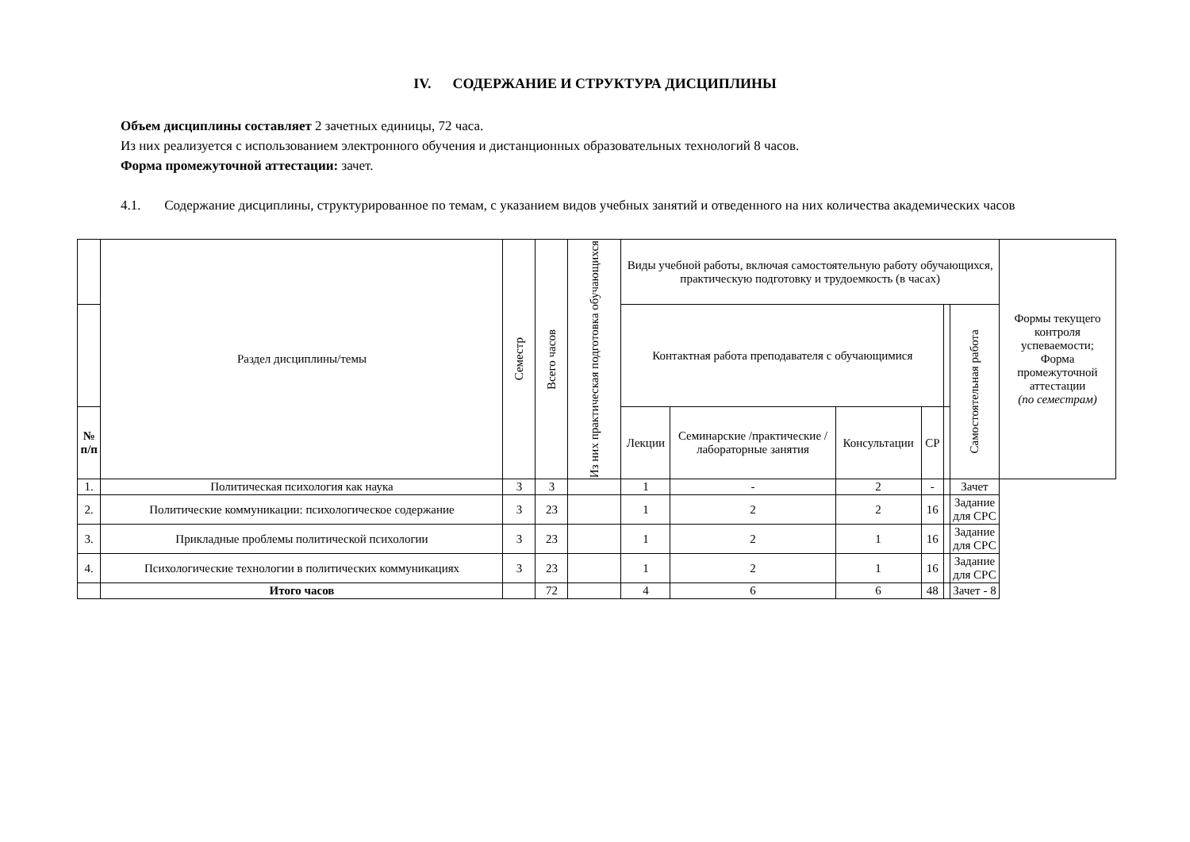IV. СОДЕРЖАНИЕ И СТРУКТУРА ДИСЦИПЛИНЫ
Объем дисциплины составляет 2 зачетных единицы, 72 часа.
Из них реализуется с использованием электронного обучения и дистанционных образовательных технологий 8 часов.
Форма промежуточной аттестации: зачет.
4.1. Содержание дисциплины, структурированное по темам, с указанием видов учебных занятий и отведенного на них количества академических часов
| | Раздел дисциплины/темы | Семестр | Всего часов | Из них практическая подготовка обучающихся | Виды учебной работы, включая самостоятельную работу обучающихся, практическую подготовку и трудоемкость (в часах) | | | | | | Формы текущего контроля успеваемости; Форма промежуточной аттестации (по семестрам) |
| --- | --- | --- | --- | --- | --- | --- | --- | --- | --- | --- | --- |
| | | | | | Контактная работа преподавателя с обучающимися | | | | | Самостоятельная работа | |
| № п/п | | | | | Лекции | Семинарские /практические /лабораторные занятия | Консультации | СР | | | |
| 1. | Политическая психология как наука | 3 | 3 | | 1 | - | 2 | - | | Зачет | |
| 2. | Политические коммуникации: психологическое содержание | 3 | 23 | | 1 | 2 | 2 | 16 | | Задание для СРС | |
| 3. | Прикладные проблемы политической психологии | 3 | 23 | | 1 | 2 | 1 | 16 | | Задание для СРС | |
| 4. | Психологические технологии в политических коммуникациях | 3 | 23 | | 1 | 2 | 1 | 16 | | Задание для СРС | |
| | Итого часов | | 72 | | 4 | 6 | 6 | 48 | | Зачет - 8 | |